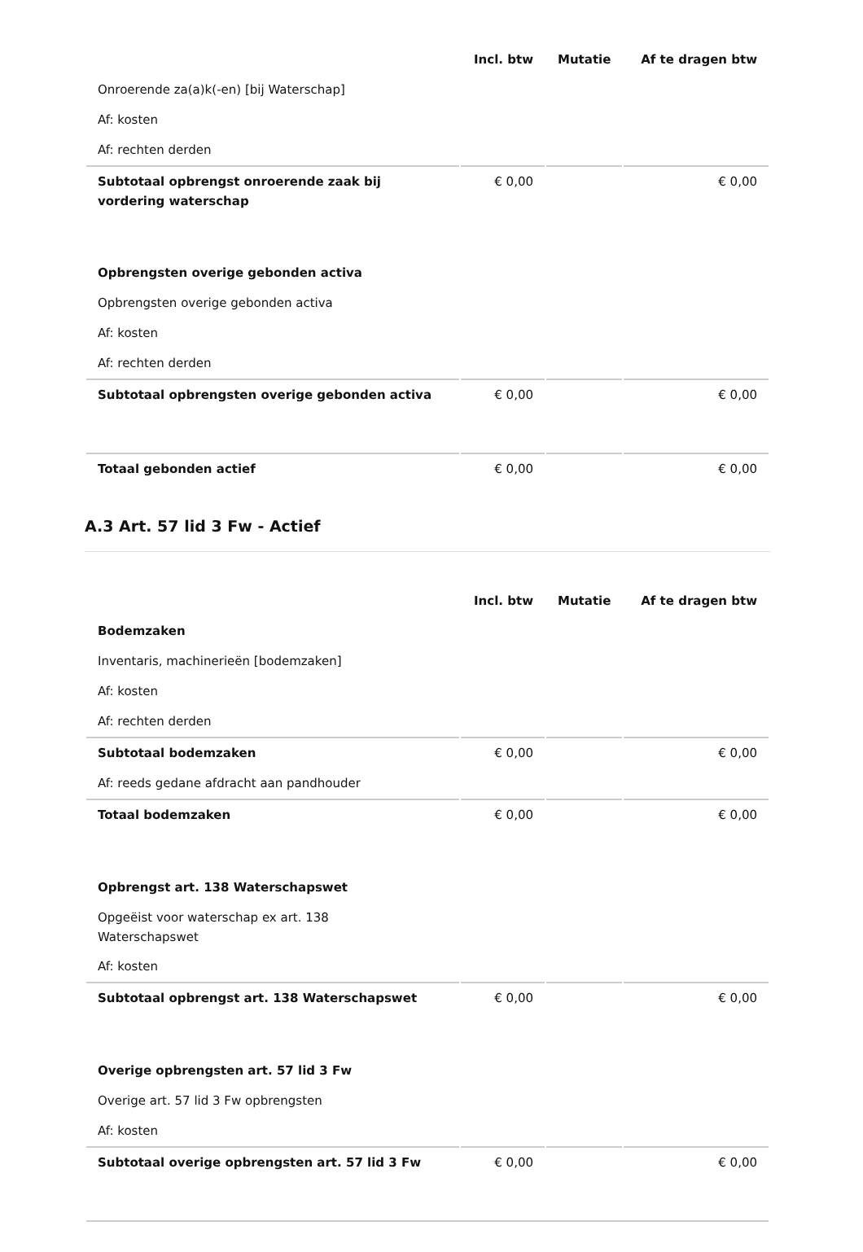| | Incl. btw | Mutatie | Af te dragen btw |
| --- | --- | --- | --- |
| Onroerende za(a)k(-en) [bij Waterschap] | | | |
| Af: kosten | | | |
| Af: rechten derden | | | |
| Subtotaal opbrengst onroerende zaak bij vordering waterschap | € 0,00 | | € 0,00 |
| Opbrengsten overige gebonden activa | | | |
| Opbrengsten overige gebonden activa | | | |
| Af: kosten | | | |
| Af: rechten derden | | | |
| Subtotaal opbrengsten overige gebonden activa | € 0,00 | | € 0,00 |
| Totaal gebonden actief | € 0,00 | | € 0,00 |
A.3 Art. 57 lid 3 Fw - Actief
| | Incl. btw | Mutatie | Af te dragen btw |
| --- | --- | --- | --- |
| Bodemzaken | | | |
| Inventaris, machinerieën [bodemzaken] | | | |
| Af: kosten | | | |
| Af: rechten derden | | | |
| Subtotaal bodemzaken | € 0,00 | | € 0,00 |
| Af: reeds gedane afdracht aan pandhouder | | | |
| Totaal bodemzaken | € 0,00 | | € 0,00 |
| Opbrengst art. 138 Waterschapswet | | | |
| Opgeëist voor waterschap ex art. 138 Waterschapswet | | | |
| Af: kosten | | | |
| Subtotaal opbrengst art. 138 Waterschapswet | € 0,00 | | € 0,00 |
| Overige opbrengsten art. 57 lid 3 Fw | | | |
| Overige art. 57 lid 3 Fw opbrengsten | | | |
| Af: kosten | | | |
| Subtotaal overige opbrengsten art. 57 lid 3 Fw | € 0,00 | | € 0,00 |